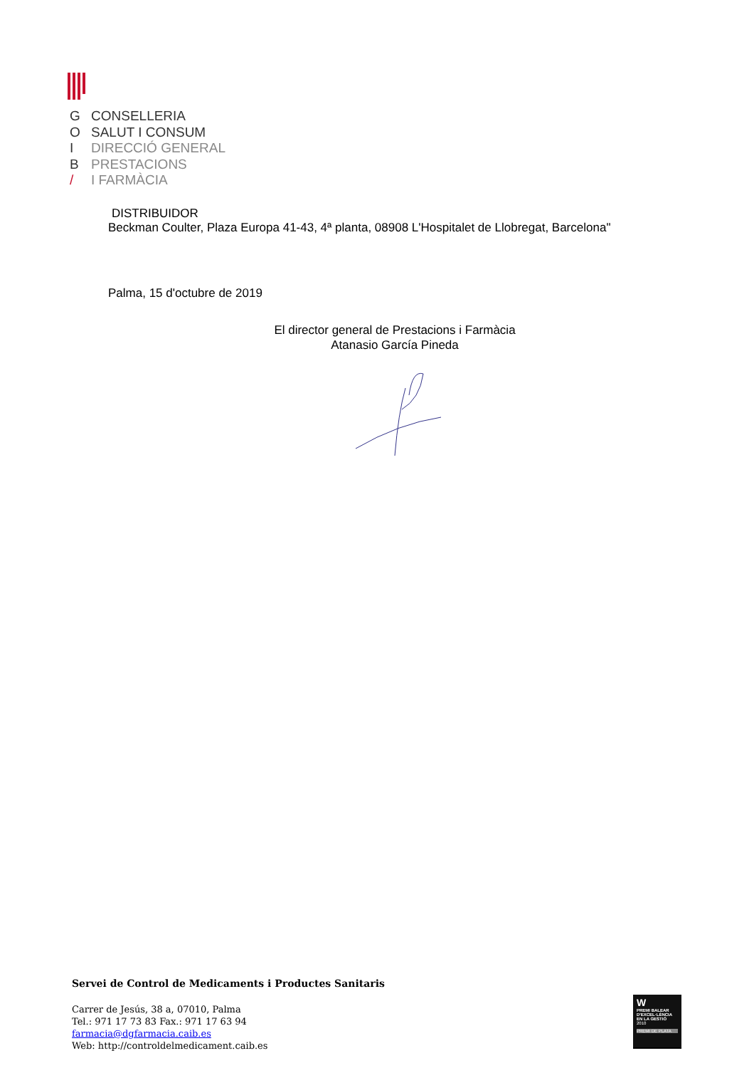G CONSELLERIA
O SALUT I CONSUM
I DIRECCIÓ GENERAL
B PRESTACIONS
/ I FARMÀCIA
DISTRIBUIDOR
Beckman Coulter, Plaza Europa 41-43, 4ª planta, 08908 L'Hospitalet de Llobregat, Barcelona"
Palma, 15 d'octubre de 2019
El director general de Prestacions i Farmàcia
Atanasio García Pineda
Servei de Control de Medicaments i Productes Sanitaris
Carrer de Jesús, 38 a, 07010, Palma
Tel.: 971 17 73 83 Fax.: 971 17 63 94
farmacia@dgfarmacia.caib.es
Web: http://controldelmedicament.caib.es
W
PREMI BALEAR D'EXCEL·LÈNCIA EN LA GESTIÓ
2010
PREMI DE PLATA